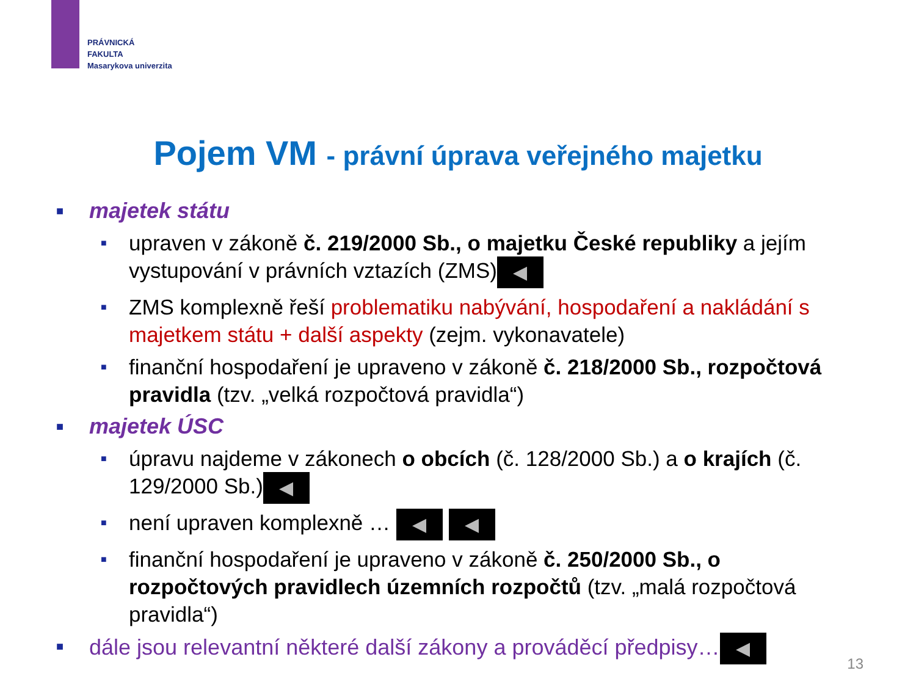PRÁVNICKÁ
FAKULTA
Masarykova univerzita
Pojem VM - právní úprava veřejného majetku
■ majetek státu
■ upraven v zákoně č. 219/2000 Sb., o majetku České republiky a jejím vystupování v právních vztazích (ZMS) ◀
■ ZMS komplexně řeší problematiku nabývání, hospodaření a nakládání s majetkem státu + další aspekty (zejm. vykonavatele)
■ finanční hospodaření je upraveno v zákoně č. 218/2000 Sb., rozpočtová pravidla (tzv. „velká rozpočtová pravidla“)
■ majetek ÚSC
■ úpravu najdeme v zákonech o obcích (č. 128/2000 Sb.) a o krajích (č. 129/2000 Sb.) ◀
■ není upraven komplexně … ◀ ◀
■ finanční hospodaření je upraveno v zákoně č. 250/2000 Sb., o rozpočtových pravidlech územních rozpočtů (tzv. „malá rozpočtová pravidla“)
■ dále jsou relevantní některé další zákony a prováděcí předpisy… ◀
13